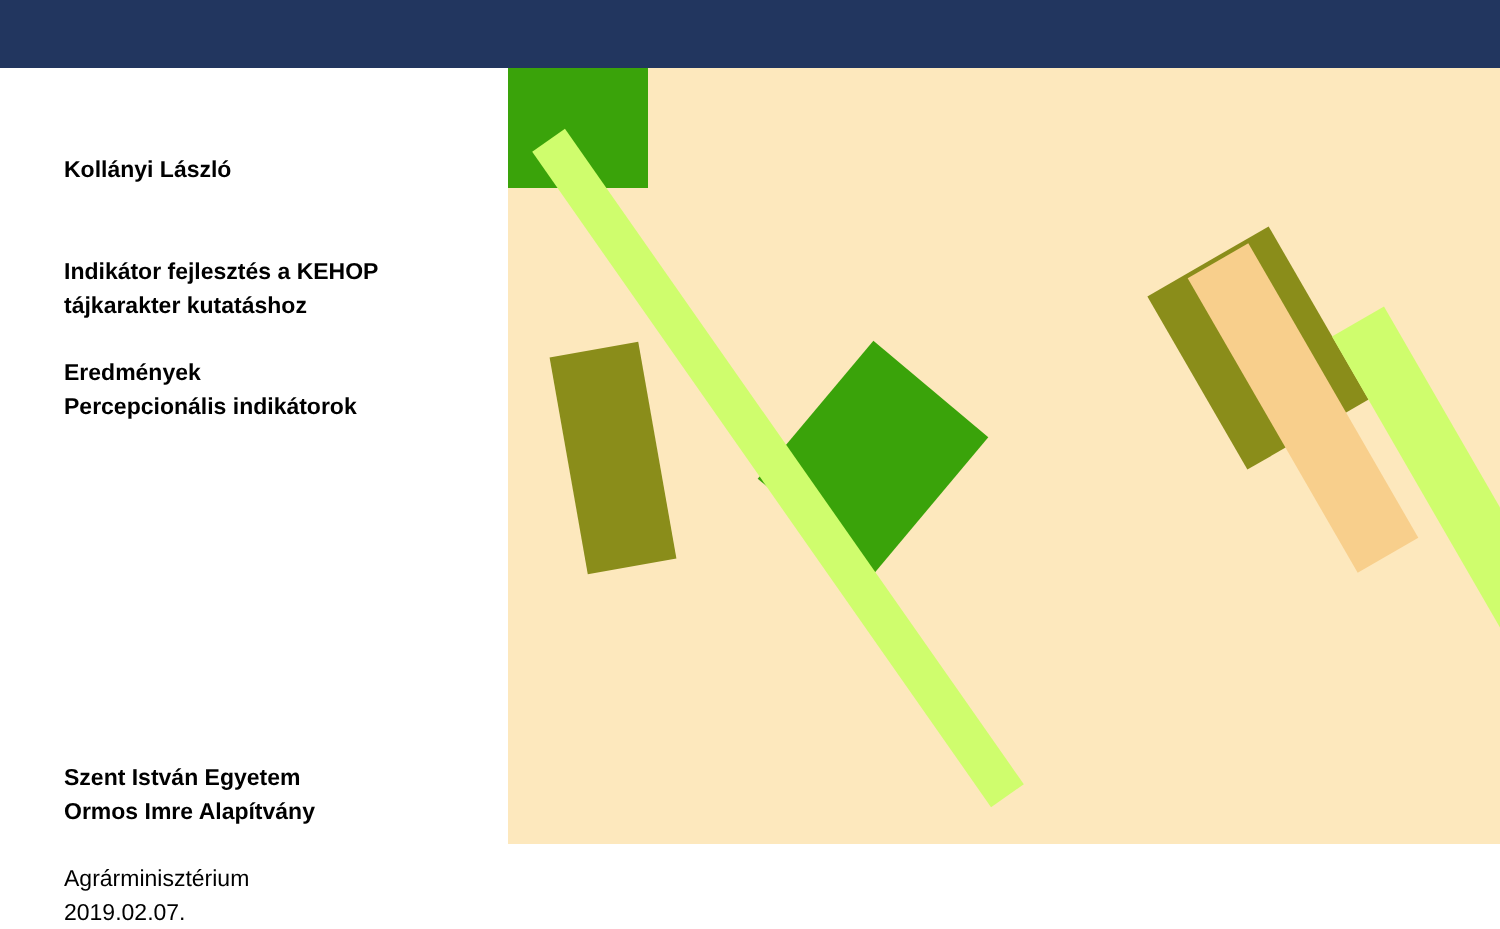Kollányi László
Indikátor fejlesztés a KEHOP
tájkarakter kutatáshoz
Eredmények
Percepcionális indikátorok
Szent István Egyetem
Ormos Imre Alapítvány
Agrárminisztérium
2019.02.07.